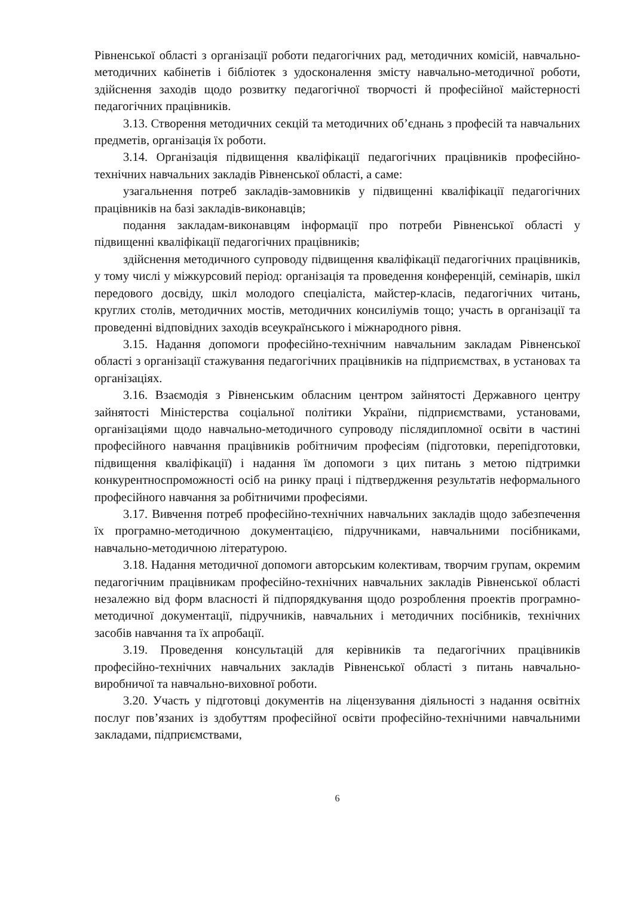Рівненської області з організації роботи педагогічних рад, методичних комісій, навчально-методичних кабінетів і бібліотек з удосконалення змісту навчально-методичної роботи, здійснення заходів щодо розвитку педагогічної творчості й професійної майстерності педагогічних працівників.
3.13. Створення методичних секцій та методичних об’єднань з професій та навчальних предметів, організація їх роботи.
3.14. Організація підвищення кваліфікації педагогічних працівників професійно-технічних навчальних закладів Рівненської області, а саме:
узагальнення потреб закладів-замовників у підвищенні кваліфікації педагогічних працівників на базі закладів-виконавців;
подання закладам-виконавцям інформації про потреби Рівненської області у підвищенні кваліфікації педагогічних працівників;
здійснення методичного супроводу підвищення кваліфікації педагогічних працівників, у тому числі у міжкурсовий період: організація та проведення конференцій, семінарів, шкіл передового досвіду, шкіл молодого спеціаліста, майстер-класів, педагогічних читань, круглих столів, методичних мостів, методичних консиліумів тощо; участь в організації та проведенні відповідних заходів всеукраїнського і міжнародного рівня.
3.15. Надання допомоги професійно-технічним навчальним закладам Рівненської області з організації стажування педагогічних працівників на підприємствах, в установах та організаціях.
3.16. Взаємодія з Рівненським обласним центром зайнятості Державного центру зайнятості Міністерства соціальної політики України, підприємствами, установами, організаціями щодо навчально-методичного супроводу післядипломної освіти в частині професійного навчання працівників робітничим професіям (підготовки, перепідготовки, підвищення кваліфікації) і надання їм допомоги з цих питань з метою підтримки конкурентноспроможності осіб на ринку праці і підтвердження результатів неформального професійного навчання за робітничими професіями.
3.17. Вивчення потреб професійно-технічних навчальних закладів щодо забезпечення їх програмно-методичною документацією, підручниками, навчальними посібниками, навчально-методичною літературою.
3.18. Надання методичної допомоги авторським колективам, творчим групам, окремим педагогічним працівникам професійно-технічних навчальних закладів Рівненської області незалежно від форм власності й підпорядкування щодо розроблення проектів програмно-методичної документації, підручників, навчальних і методичних посібників, технічних засобів навчання та їх апробації.
3.19. Проведення консультацій для керівників та педагогічних працівників професійно-технічних навчальних закладів Рівненської області з питань навчально-виробничої та навчально-виховної роботи.
3.20. Участь у підготовці документів на ліцензування діяльності з надання освітніх послуг пов’язаних із здобуттям професійної освіти професійно-технічними навчальними закладами, підприємствами,
6